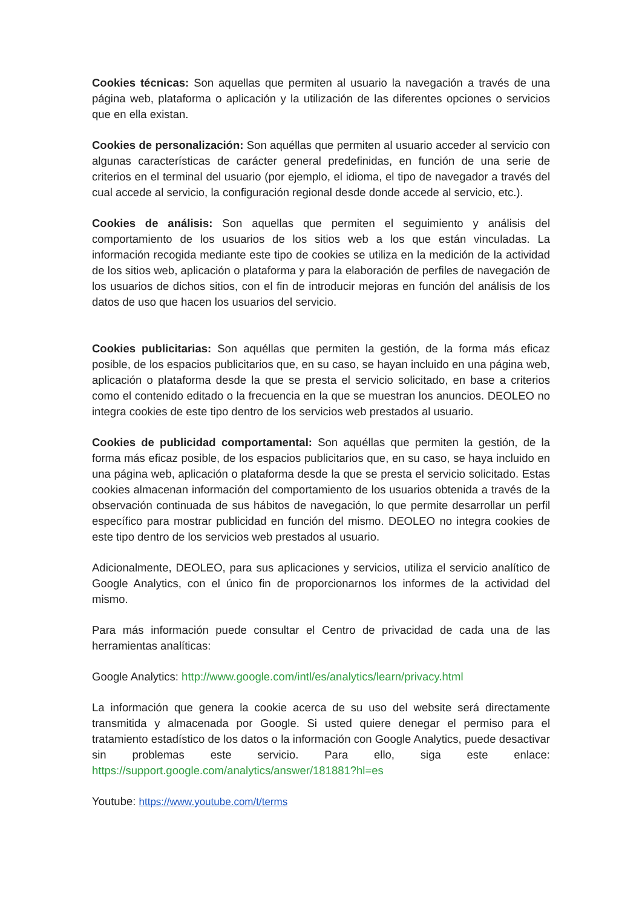Cookies técnicas: Son aquellas que permiten al usuario la navegación a través de una página web, plataforma o aplicación y la utilización de las diferentes opciones o servicios que en ella existan.
Cookies de personalización: Son aquéllas que permiten al usuario acceder al servicio con algunas características de carácter general predefinidas, en función de una serie de criterios en el terminal del usuario (por ejemplo, el idioma, el tipo de navegador a través del cual accede al servicio, la configuración regional desde donde accede al servicio, etc.).
Cookies de análisis: Son aquellas que permiten el seguimiento y análisis del comportamiento de los usuarios de los sitios web a los que están vinculadas. La información recogida mediante este tipo de cookies se utiliza en la medición de la actividad de los sitios web, aplicación o plataforma y para la elaboración de perfiles de navegación de los usuarios de dichos sitios, con el fin de introducir mejoras en función del análisis de los datos de uso que hacen los usuarios del servicio.
Cookies publicitarias: Son aquéllas que permiten la gestión, de la forma más eficaz posible, de los espacios publicitarios que, en su caso, se hayan incluido en una página web, aplicación o plataforma desde la que se presta el servicio solicitado, en base a criterios como el contenido editado o la frecuencia en la que se muestran los anuncios. DEOLEO no integra cookies de este tipo dentro de los servicios web prestados al usuario.
Cookies de publicidad comportamental: Son aquéllas que permiten la gestión, de la forma más eficaz posible, de los espacios publicitarios que, en su caso, se haya incluido en una página web, aplicación o plataforma desde la que se presta el servicio solicitado. Estas cookies almacenan información del comportamiento de los usuarios obtenida a través de la observación continuada de sus hábitos de navegación, lo que permite desarrollar un perfil específico para mostrar publicidad en función del mismo. DEOLEO no integra cookies de este tipo dentro de los servicios web prestados al usuario.
Adicionalmente, DEOLEO, para sus aplicaciones y servicios, utiliza el servicio analítico de Google Analytics, con el único fin de proporcionarnos los informes de la actividad del mismo.
Para más información puede consultar el Centro de privacidad de cada una de las herramientas analíticas:
Google Analytics: http://www.google.com/intl/es/analytics/learn/privacy.html
La información que genera la cookie acerca de su uso del website será directamente transmitida y almacenada por Google. Si usted quiere denegar el permiso para el tratamiento estadístico de los datos o la información con Google Analytics, puede desactivar sin problemas este servicio. Para ello, siga este enlace: https://support.google.com/analytics/answer/181881?hl=es
Youtube: https://www.youtube.com/t/terms